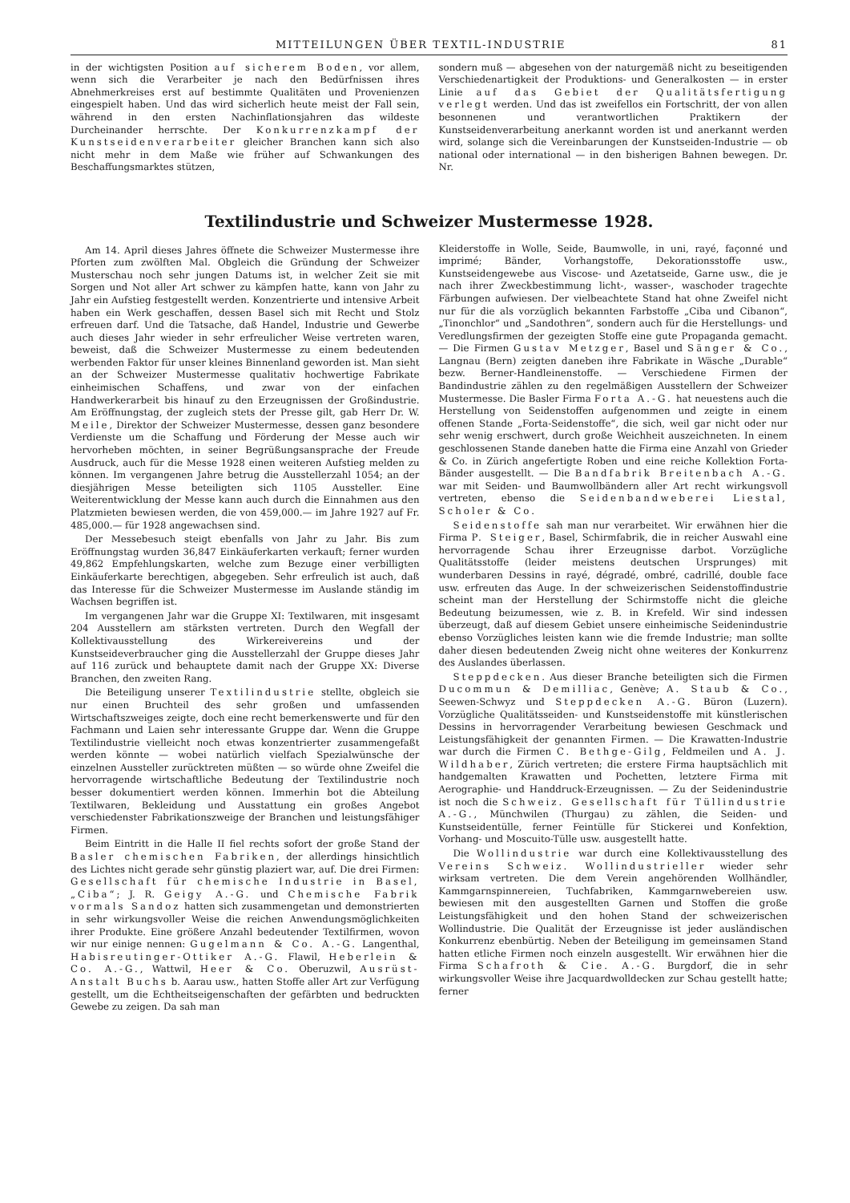MITTEILUNGEN ÜBER TEXTIL-INDUSTRIE 81
in der wichtigsten Position auf sicherem Boden, vor allem, wenn sich die Verarbeiter je nach den Bedürfnissen ihres Abnehmerkreises erst auf bestimmte Qualitäten und Provenienzen eingespielt haben. Und das wird sicherlich heute meist der Fall sein, während in den ersten Nachinflationsjahren das wildeste Durcheinander herrschte. Der Konkurrenzkampf der Kunstseidenverarbeiter gleicher Branchen kann sich also nicht mehr in dem Maße wie früher auf Schwankungen des Beschaffungsmarktes stützen,
sondern muß — abgesehen von der naturgemäß nicht zu beseitigenden Verschiedenartigkeit der Produktions- und Generalkosten — in erster Linie auf das Gebiet der Qualitätsfertigung verlegt werden. Und das ist zweifellos ein Fortschritt, der von allen besonnenen und verantwortlichen Praktikern der Kunstseidenverarbeitung anerkannt worden ist und anerkannt werden wird, solange sich die Vereinbarungen der Kunstseiden-Industrie — ob national oder international — in den bisherigen Bahnen bewegen. Dr. Nr.
Textilindustrie und Schweizer Mustermesse 1928.
Am 14. April dieses Jahres öffnete die Schweizer Mustermesse ihre Pforten zum zwölften Mal. Obgleich die Gründung der Schweizer Musterschau noch sehr jungen Datums ist, in welcher Zeit sie mit Sorgen und Not aller Art schwer zu kämpfen hatte, kann von Jahr zu Jahr ein Aufstieg festgestellt werden. Konzentrierte und intensive Arbeit haben ein Werk geschaffen, dessen Basel sich mit Recht und Stolz erfreuen darf. Und die Tatsache, daß Handel, Industrie und Gewerbe auch dieses Jahr wieder in sehr erfreulicher Weise vertreten waren, beweist, daß die Schweizer Mustermesse zu einem bedeutenden werbenden Faktor für unser kleines Binnenland geworden ist. Man sieht an der Schweizer Mustermesse qualitativ hochwertige Fabrikate einheimischen Schaffens, und zwar von der einfachen Handwerkerarbeit bis hinauf zu den Erzeugnissen der Großindustrie. Am Eröffnungstag, der zugleich stets der Presse gilt, gab Herr Dr. W. Meile, Direktor der Schweizer Mustermesse, dessen ganz besondere Verdienste um die Schaffung und Förderung der Messe auch wir hervorheben möchten, in seiner Begrüßungsansprache der Freude Ausdruck, auch für die Messe 1928 einen weiteren Aufstieg melden zu können. Im vergangenen Jahre betrug die Ausstellerzahl 1054; an der diesjährigen Messe beteiligten sich 1105 Aussteller. Eine Weiterentwicklung der Messe kann auch durch die Einnahmen aus den Platzmieten bewiesen werden, die von 459,000.— im Jahre 1927 auf Fr. 485,000.— für 1928 angewachsen sind.
Der Messebesuch steigt ebenfalls von Jahr zu Jahr. Bis zum Eröffnungstag wurden 36,847 Einkäuferkarten verkauft; ferner wurden 49,862 Empfehlungskarten, welche zum Bezuge einer verbilligten Einkäuferkarte berechtigen, abgegeben. Sehr erfreulich ist auch, daß das Interesse für die Schweizer Mustermesse im Auslande ständig im Wachsen begriffen ist.
Im vergangenen Jahr war die Gruppe XI: Textilwaren, mit insgesamt 204 Ausstellern am stärksten vertreten. Durch den Wegfall der Kollektivausstellung des Wirkereivereins und der Kunstseideverbraucher ging die Ausstellerzahl der Gruppe dieses Jahr auf 116 zurück und behauptete damit nach der Gruppe XX: Diverse Branchen, den zweiten Rang.
Die Beteiligung unserer Textilindustrie stellte, obgleich sie nur einen Bruchteil des sehr großen und umfassenden Wirtschaftszweiges zeigte, doch eine recht bemerkenswerte und für den Fachmann und Laien sehr interessante Gruppe dar. Wenn die Gruppe Textilindustrie vielleicht noch etwas konzentrierter zusammengefaßt werden könnte — wobei natürlich vielfach Spezialwünsche der einzelnen Aussteller zurücktreten müßten — so würde ohne Zweifel die hervorragende wirtschaftliche Bedeutung der Textilindustrie noch besser dokumentiert werden können. Immerhin bot die Abteilung Textilwaren, Bekleidung und Ausstattung ein großes Angebot verschiedenster Fabrikationszweige der Branchen und leistungsfähiger Firmen.
Beim Eintritt in die Halle II fiel rechts sofort der große Stand der Basler chemischen Fabriken, der allerdings hinsichtlich des Lichtes nicht gerade sehr günstig plaziert war, auf. Die drei Firmen: Gesellschaft für chemische Industrie in Basel, „Ciba“; J. R. Geigy A.-G. und Chemische Fabrik vormals Sandoz hatten sich zusammengetan und demonstrierten in sehr wirkungsvoller Weise die reichen Anwendungsmöglichkeiten ihrer Produkte. Eine größere Anzahl bedeutender Textilfirmen, wovon wir nur einige nennen: Gugelmann & Co. A.-G. Langenthal, Habisreutinger-Ottiker A.-G. Flawil, Heberlein & Co. A.-G., Wattwil, Heer & Co. Oberuzwil, Ausrüst-Anstalt Buchs b. Aarau usw., hatten Stoffe aller Art zur Verfügung gestellt, um die Echtheitseigenschaften der gefärbten und bedruckten Gewebe zu zeigen. Da sah man
Kleiderstoffe in Wolle, Seide, Baumwolle, in uni, rayé, façonné und imprimé; Bänder, Vorhangstoffe, Dekorationsstoffe usw., Kunstseidengewebe aus Viscose- und Azetatseide, Garne usw., die je nach ihrer Zweckbestimmung licht-, wasser-, waschoder tragechte Färbungen aufwiesen. Der vielbeachtete Stand hat ohne Zweifel nicht nur für die als vorzüglich bekannten Farbstoffe „Ciba und Cibanon“, „Tinonchlor“ und „Sandothren“, sondern auch für die Herstellungs- und Veredlungsfirmen der gezeigten Stoffe eine gute Propaganda gemacht. — Die Firmen Gustav Metzger, Basel und Sänger & Co., Langnau (Bern) zeigten daneben ihre Fabrikate in Wäsche „Durable“ bezw. Berner-Handleinenstoffe. — Verschiedene Firmen der Bandindustrie zählen zu den regelmäßigen Ausstellern der Schweizer Mustermesse. Die Basler Firma Forta A.-G. hat neuestens auch die Herstellung von Seidenstoffen aufgenommen und zeigte in einem offenen Stande „Forta-Seidenstoffe“, die sich, weil gar nicht oder nur sehr wenig erschwert, durch große Weichheit auszeichneten. In einem geschlossenen Stande daneben hatte die Firma eine Anzahl von Grieder & Co. in Zürich angefertigte Roben und eine reiche Kollektion Forta-Bänder ausgestellt. — Die Bandfabrik Breitenbach A.-G. war mit Seiden- und Baumwollbändern aller Art recht wirkungsvoll vertreten, ebenso die Seidenbandweberei Liestal, Scholer & Co.
Seidenstoffe sah man nur verarbeitet. Wir erwähnen hier die Firma P. Steiger, Basel, Schirmfabrik, die in reicher Auswahl eine hervorragende Schau ihrer Erzeugnisse darbot. Vorzügliche Qualitätsstoffe (leider meistens deutschen Ursprunges) mit wunderbaren Dessins in rayé, dégradé, ombré, cadrillé, double face usw. erfreuten das Auge. In der schweizerischen Seidenstoffindustrie scheint man der Herstellung der Schirmstoffe nicht die gleiche Bedeutung beizumessen, wie z. B. in Krefeld. Wir sind indessen überzeugt, daß auf diesem Gebiet unsere einheimische Seidenindustrie ebenso Vorzügliches leisten kann wie die fremde Industrie; man sollte daher diesen bedeutenden Zweig nicht ohne weiteres der Konkurrenz des Auslandes überlassen.
Steppdecken. Aus dieser Branche beteiligten sich die Firmen Ducommun & Demilliac, Genève; A. Staub & Co., Seewen-Schwyz und Steppdecken A.-G. Büron (Luzern). Vorzügliche Qualitätsseiden- und Kunstseidenstoffe mit künstlerischen Dessins in hervorragender Verarbeitung bewiesen Geschmack und Leistungsfähigkeit der genannten Firmen. — Die Krawatten-Industrie war durch die Firmen C. Bethge-Gilg, Feldmeilen und A. J. Wildhaber, Zürich vertreten; die erstere Firma hauptsächlich mit handgemalten Krawatten und Pochetten, letztere Firma mit Aerographie- und Handdruck-Erzeugnissen. — Zu der Seidenindustrie ist noch die Schweiz. Gesellschaft für Tüllindustrie A.-G., Münchwilen (Thurgau) zu zählen, die Seiden- und Kunstseidentülle, ferner Feintülle für Stickerei und Konfektion, Vorhang- und Moscuito-Tülle usw. ausgestellt hatte.
Die Wollindustrie war durch eine Kollektivausstellung des Vereins Schweiz. Wollindustrieller wieder sehr wirksam vertreten. Die dem Verein angehörenden Wollhändler, Kammgarnspinnereien, Tuchfabriken, Kammgarnwebereien usw. bewiesen mit den ausgestellten Garnen und Stoffen die große Leistungsfähigkeit und den hohen Stand der schweizerischen Wollindustrie. Die Qualität der Erzeugnisse ist jeder ausländischen Konkurrenz ebenbürtig. Neben der Beteiligung im gemeinsamen Stand hatten etliche Firmen noch einzeln ausgestellt. Wir erwähnen hier die Firma Schafroth & Cie. A.-G. Burgdorf, die in sehr wirkungsvoller Weise ihre Jacquardwolldecken zur Schau gestellt hatte; ferner